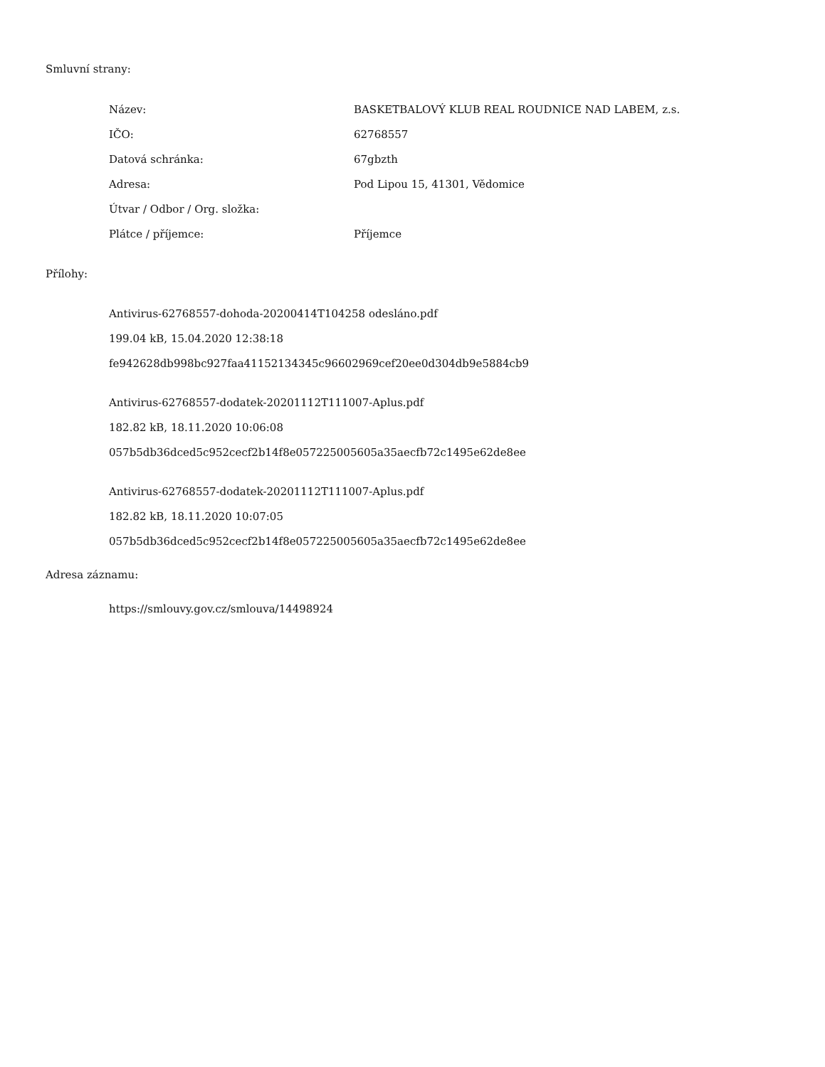Smluvní strany:
| Název: | BASKETBALOVÝ KLUB REAL ROUDNICE NAD LABEM, z.s. |
| IČO: | 62768557 |
| Datová schránka: | 67gbzth |
| Adresa: | Pod Lipou 15, 41301, Vědomice |
| Útvar / Odbor / Org. složka: | |
| Plátce / příjemce: | Příjemce |
Přílohy:
Antivirus-62768557-dohoda-20200414T104258 odesláno.pdf
199.04 kB, 15.04.2020 12:38:18
fe942628db998bc927faa41152134345c96602969cef20ee0d304db9e5884cb9
Antivirus-62768557-dodatek-20201112T111007-Aplus.pdf
182.82 kB, 18.11.2020 10:06:08
057b5db36dced5c952cecf2b14f8e057225005605a35aecfb72c1495e62de8ee
Antivirus-62768557-dodatek-20201112T111007-Aplus.pdf
182.82 kB, 18.11.2020 10:07:05
057b5db36dced5c952cecf2b14f8e057225005605a35aecfb72c1495e62de8ee
Adresa záznamu:
https://smlouvy.gov.cz/smlouva/14498924